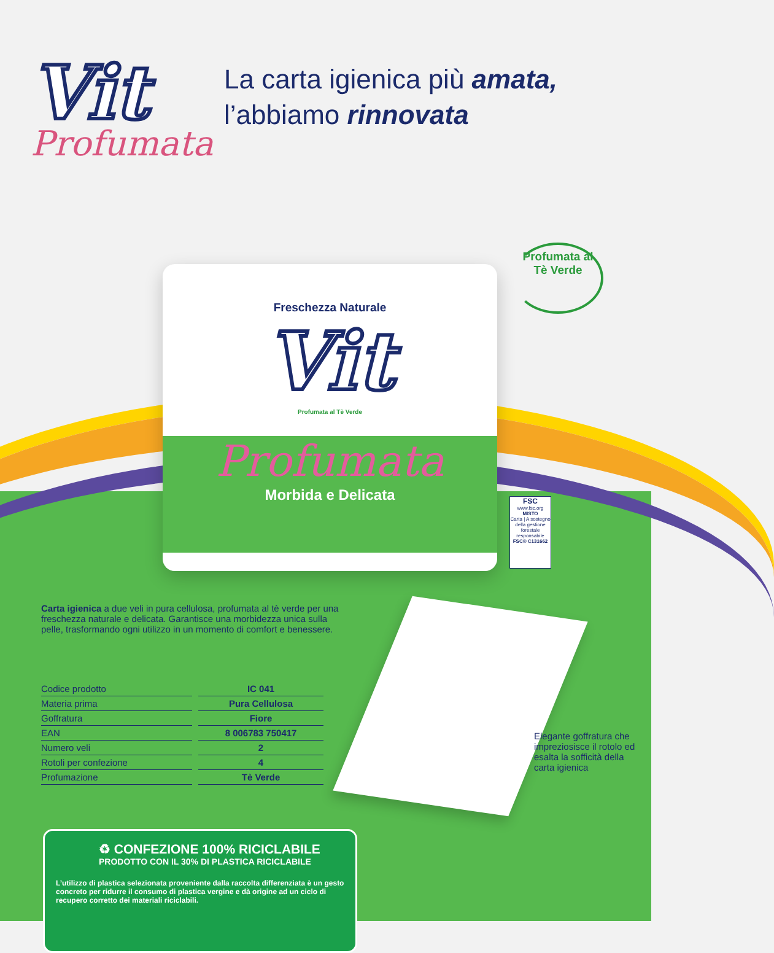Vit
Profumata
La carta igienica più amata,
l’abbiamo rinnovata
Profumata al
Tè Verde
Freschezza Naturale
Vit
Profumata al Tè Verde
Profumata
Morbida e Delicata
FSC
www.fsc.org
MISTO
Carta | A sostegno della gestione forestale responsabile
FSC® C131662
Carta igienica a due veli in pura cellulosa, profumata al tè verde per una freschezza naturale e delicata. Garantisce una morbidezza unica sulla pelle, trasformando ogni utilizzo in un momento di comfort e benessere.
| Codice prodotto | IC 041 |
| Materia prima | Pura Cellulosa |
| Goffratura | Fiore |
| EAN | 8 006783 750417 |
| Numero veli | 2 |
| Rotoli per confezione | 4 |
| Profumazione | Tè Verde |
Elegante goffratura che impreziosisce il rotolo ed esalta la sofficità della carta igienica
♻ CONFEZIONE 100% RICICLABILE
PRODOTTO CON IL 30% DI PLASTICA RICICLABILE
L’utilizzo di plastica selezionata proveniente dalla raccolta differenziata è un gesto concreto per ridurre il consumo di plastica vergine e dà origine ad un ciclo di recupero corretto dei materiali riciclabili.